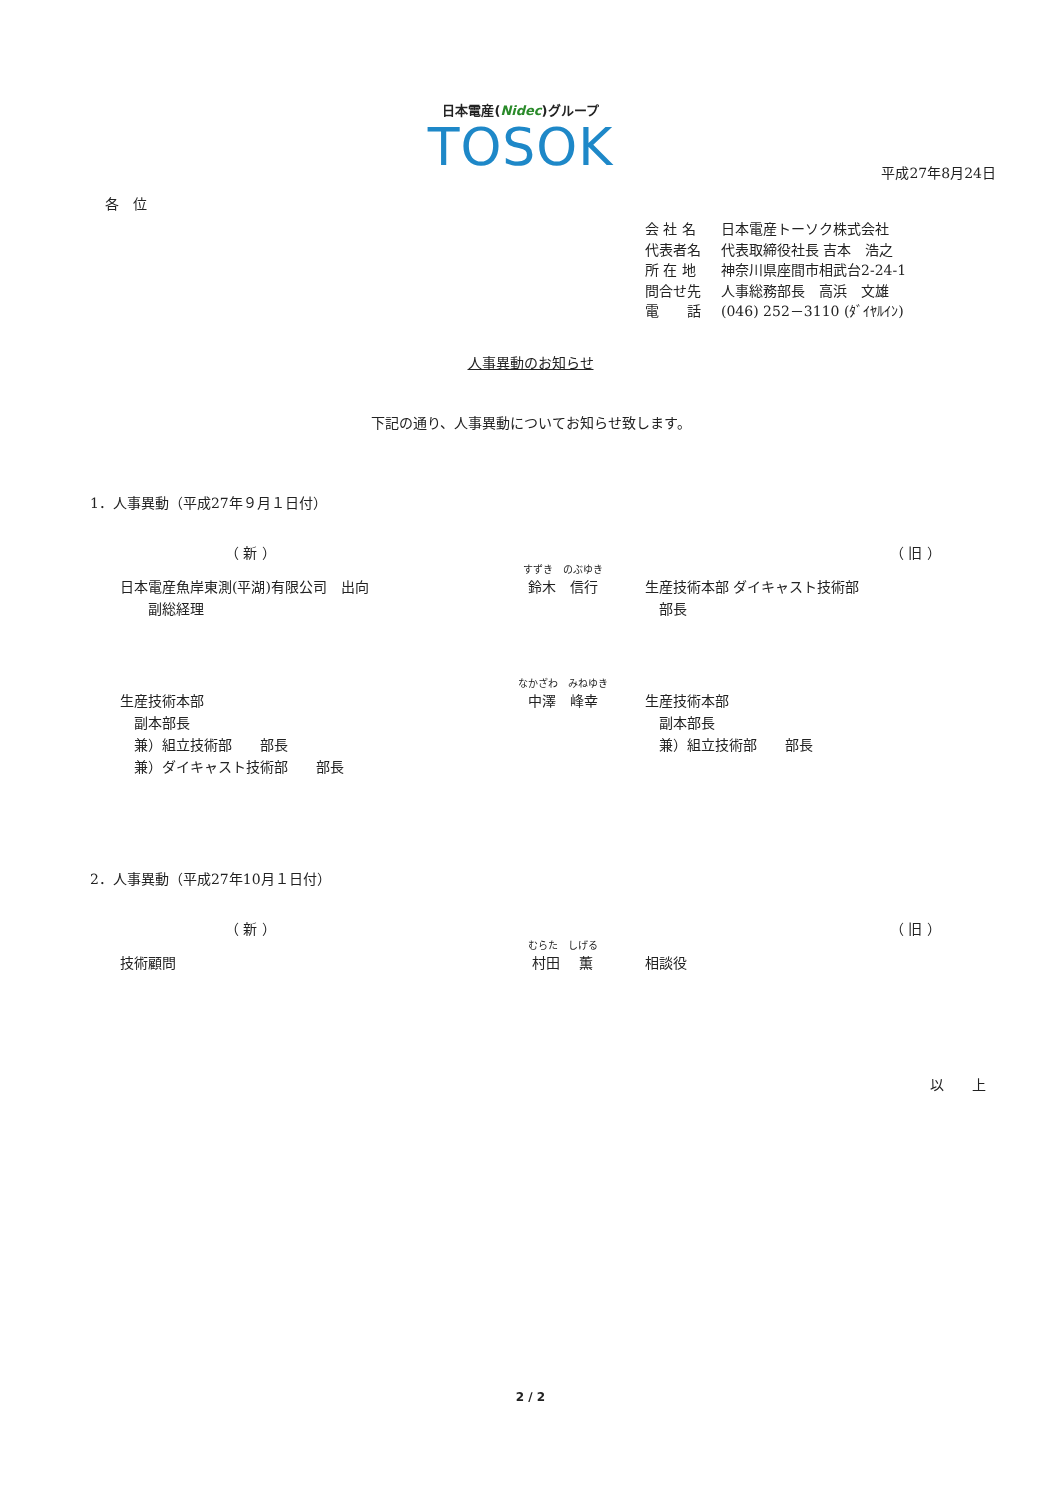日本電産(Nidec)グループ
TOSOK
平成27年8月24日
各　位
| 会 社 名 | 日本電産トーソク株式会社 |
| 代表者名 | 代表取締役社長 吉本 浩之 |
| 所 在 地 | 神奈川県座間市相武台2-24-1 |
| 問合せ先 | 人事総務部長 高浜 文雄 |
| 電 話 | (046) 252－3110 (ﾀﾞｲﾔﾙｲﾝ) |
人事異動のお知らせ
下記の通り、人事異動についてお知らせ致します。
1．人事異動（平成27年９月１日付）
（ 新 ） （ 旧 ）
日本電産魚岸東測(平湖)有限公司　出向
　　副総経理
すずき　のぶゆき
鈴木　信行
生産技術本部 ダイキャスト技術部
　部長
生産技術本部
　副本部長
　兼）組立技術部　　部長
　兼）ダイキャスト技術部　　部長
なかざわ　みねゆき
中澤　峰幸
生産技術本部
　副本部長
　兼）組立技術部　　部長
2．人事異動（平成27年10月１日付）
（ 新 ） （ 旧 ）
技術顧問
むらた　しげる
村田　 薫
相談役
以　　上
2 / 2